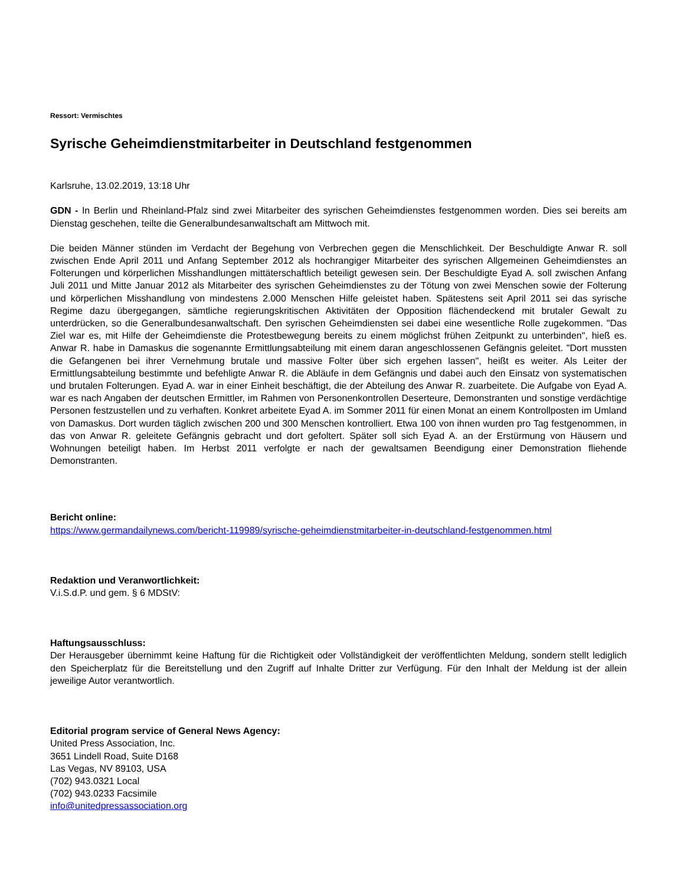Ressort: Vermischtes
Syrische Geheimdienstmitarbeiter in Deutschland festgenommen
Karlsruhe, 13.02.2019, 13:18 Uhr
GDN - In Berlin und Rheinland-Pfalz sind zwei Mitarbeiter des syrischen Geheimdienstes festgenommen worden. Dies sei bereits am Dienstag geschehen, teilte die Generalbundesanwaltschaft am Mittwoch mit.
Die beiden Männer stünden im Verdacht der Begehung von Verbrechen gegen die Menschlichkeit. Der Beschuldigte Anwar R. soll zwischen Ende April 2011 und Anfang September 2012 als hochrangiger Mitarbeiter des syrischen Allgemeinen Geheimdienstes an Folterungen und körperlichen Misshandlungen mittäterschaftlich beteiligt gewesen sein. Der Beschuldigte Eyad A. soll zwischen Anfang Juli 2011 und Mitte Januar 2012 als Mitarbeiter des syrischen Geheimdienstes zu der Tötung von zwei Menschen sowie der Folterung und körperlichen Misshandlung von mindestens 2.000 Menschen Hilfe geleistet haben. Spätestens seit April 2011 sei das syrische Regime dazu übergegangen, sämtliche regierungskritischen Aktivitäten der Opposition flächendeckend mit brutaler Gewalt zu unterdrücken, so die Generalbundesanwaltschaft. Den syrischen Geheimdiensten sei dabei eine wesentliche Rolle zugekommen. "Das Ziel war es, mit Hilfe der Geheimdienste die Protestbewegung bereits zu einem möglichst frühen Zeitpunkt zu unterbinden", hieß es. Anwar R. habe in Damaskus die sogenannte Ermittlungsabteilung mit einem daran angeschlossenen Gefängnis geleitet. "Dort mussten die Gefangenen bei ihrer Vernehmung brutale und massive Folter über sich ergehen lassen", heißt es weiter. Als Leiter der Ermittlungsabteilung bestimmte und befehligte Anwar R. die Abläufe in dem Gefängnis und dabei auch den Einsatz von systematischen und brutalen Folterungen. Eyad A. war in einer Einheit beschäftigt, die der Abteilung des Anwar R. zuarbeitete. Die Aufgabe von Eyad A. war es nach Angaben der deutschen Ermittler, im Rahmen von Personenkontrollen Deserteure, Demonstranten und sonstige verdächtige Personen festzustellen und zu verhaften. Konkret arbeitete Eyad A. im Sommer 2011 für einen Monat an einem Kontrollposten im Umland von Damaskus. Dort wurden täglich zwischen 200 und 300 Menschen kontrolliert. Etwa 100 von ihnen wurden pro Tag festgenommen, in das von Anwar R. geleitete Gefängnis gebracht und dort gefoltert. Später soll sich Eyad A. an der Erstürmung von Häusern und Wohnungen beteiligt haben. Im Herbst 2011 verfolgte er nach der gewaltsamen Beendigung einer Demonstration fliehende Demonstranten.
Bericht online:
https://www.germandailynews.com/bericht-119989/syrische-geheimdienstmitarbeiter-in-deutschland-festgenommen.html
Redaktion und Veranwortlichkeit:
V.i.S.d.P. und gem. § 6 MDStV:
Haftungsausschluss:
Der Herausgeber übernimmt keine Haftung für die Richtigkeit oder Vollständigkeit der veröffentlichten Meldung, sondern stellt lediglich den Speicherplatz für die Bereitstellung und den Zugriff auf Inhalte Dritter zur Verfügung. Für den Inhalt der Meldung ist der allein jeweilige Autor verantwortlich.
Editorial program service of General News Agency:
United Press Association, Inc.
3651 Lindell Road, Suite D168
Las Vegas, NV 89103, USA
(702) 943.0321 Local
(702) 943.0233 Facsimile
info@unitedpressassociation.org